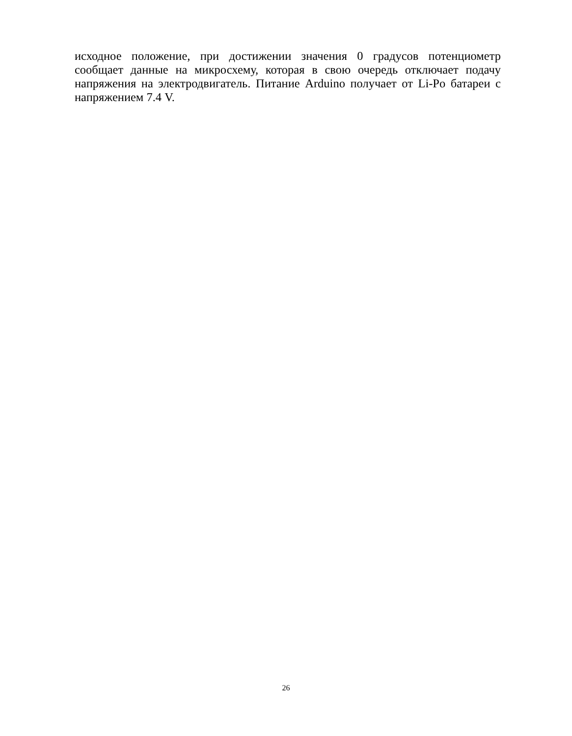исходное положение, при достижении значения 0 градусов потенциометр сообщает данные на микросхему, которая в свою очередь отключает подачу напряжения на электродвигатель. Питание Arduino получает от Li-Po батареи с напряжением 7.4 V.
26